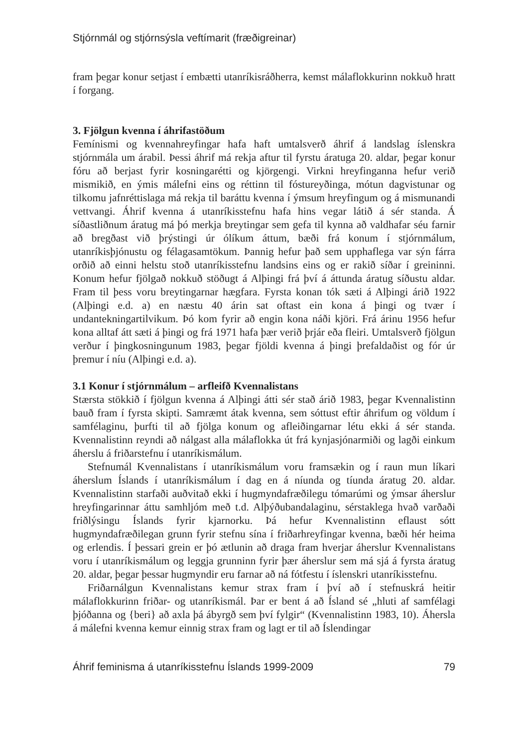Stjórnmál og stjórnsýsla veftímarit (fræðigreinar)
fram þegar konur setjast í embætti utanríkisráðherra, kemst málaflokkurinn nokkuð hratt í forgang.
3. Fjölgun kvenna í áhrifastöðum
Femínismi og kvennahreyfingar hafa haft umtalsverð áhrif á landslag íslenskra stjórnmála um árabil. Þessi áhrif má rekja aftur til fyrstu áratuga 20. aldar, þegar konur fóru að berjast fyrir kosningarétti og kjörgengi. Virkni hreyfinganna hefur verið mismikið, en ýmis málefni eins og réttinn til fóstureyðinga, mótun dagvistunar og tilkomu jafnréttislaga má rekja til baráttu kvenna í ýmsum hreyfingum og á mismunandi vettvangi. Áhrif kvenna á utanríkisstefnu hafa hins vegar látið á sér standa. Á síðastliðnum áratug má þó merkja breytingar sem gefa til kynna að valdhafar séu farnir að bregðast við þrýstingi úr ólíkum áttum, bæði frá konum í stjórnmálum, utanríkisþjónustu og félagasamtökum. Þannig hefur það sem upphaflega var sýn fárra orðið að einni helstu stoð utanríkisstefnu landsins eins og er rakið síðar í greininni. Konum hefur fjölgað nokkuð stöðugt á Alþingi frá því á áttunda áratug síðustu aldar. Fram til þess voru breytingarnar hægfara. Fyrsta konan tók sæti á Alþingi árið 1922 (Alþingi e.d. a) en næstu 40 árin sat oftast ein kona á þingi og tvær í undantekningartilvikum. Þó kom fyrir að engin kona náði kjöri. Frá árinu 1956 hefur kona alltaf átt sæti á þingi og frá 1971 hafa þær verið þrjár eða fleiri. Umtalsverð fjölgun verður í þingkosningunum 1983, þegar fjöldi kvenna á þingi þrefaldaðist og fór úr þremur í níu (Alþingi e.d. a).
3.1 Konur í stjórnmálum – arfleifð Kvennalistans
Stærsta stökkið í fjölgun kvenna á Alþingi átti sér stað árið 1983, þegar Kvennalistinn bauð fram í fyrsta skipti. Samræmt átak kvenna, sem sóttust eftir áhrifum og völdum í samfélaginu, þurfti til að fjölga konum og afleiðingarnar létu ekki á sér standa. Kvennalistinn reyndi að nálgast alla málaflokka út frá kynjasjónarmiði og lagði einkum áherslu á friðarstefnu í utanríkismálum.
Stefnumál Kvennalistans í utanríkismálum voru framsækin og í raun mun líkari áherslum Íslands í utanríkismálum í dag en á níunda og tíunda áratug 20. aldar. Kvennalistinn starfaði auðvitað ekki í hugmyndafræðilegu tómarúmi og ýmsar áherslur hreyfingarinnar áttu samhljóm með t.d. Alþýðubandalaginu, sérstaklega hvað varðaði friðlýsingu Íslands fyrir kjarnorku. Þá hefur Kvennalistinn eflaust sótt hugmyndafræðilegan grunn fyrir stefnu sína í friðarhreyfingar kvenna, bæði hér heima og erlendis. Í þessari grein er þó ætlunin að draga fram hverjar áherslur Kvennalistans voru í utanríkismálum og leggja grunninn fyrir þær áherslur sem má sjá á fyrsta áratug 20. aldar, þegar þessar hugmyndir eru farnar að ná fótfestu í íslenskri utanríkisstefnu.
Friðarnálgun Kvennalistans kemur strax fram í því að í stefnuskrá heitir málaflokkurinn friðar- og utanríkismál. Þar er bent á að Ísland sé „hluti af samfélagi þjóðanna og {beri} að axla þá ábyrgð sem því fylgir“ (Kvennalistinn 1983, 10). Áhersla á málefni kvenna kemur einnig strax fram og lagt er til að Íslendingar
Áhrif feminisma á utanríkisstefnu Íslands 1999-2009 79